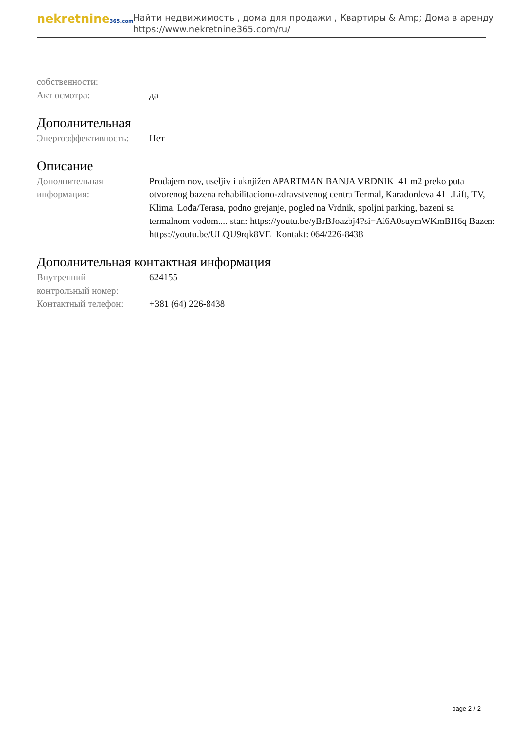nekretnine365.com
Найти недвижимость , дома для продажи , Квартиры & Amp; Дома в аренду
https://www.nekretnine365.com/ru/
собственности:
Акт осмотра: да
Дополнительная
Энергоэффективность: Нет
Описание
Дополнительная информация:
Prodajem nov, useljiv i uknjižen APARTMAN BANJA VRDNIK 41 m2 preko puta otvorenog bazena rehabilitaciono-zdravstvenog centra Termal, Karađorđeva 41 .Lift, TV, Klima, Lođa/Terasa, podno grejanje, pogled na Vrdnik, spoljni parking, bazeni sa termalnom vodom.... stan: https://youtu.be/yBrBJoazbj4?si=Ai6A0suymWKmBH6q Bazen: https://youtu.be/ULQU9rqk8VE Kontakt: 064/226-8438
Дополнительная контактная информация
Внутренний
контрольный номер:
624155
Контактный телефон: +381 (64) 226-8438
page 2 / 2